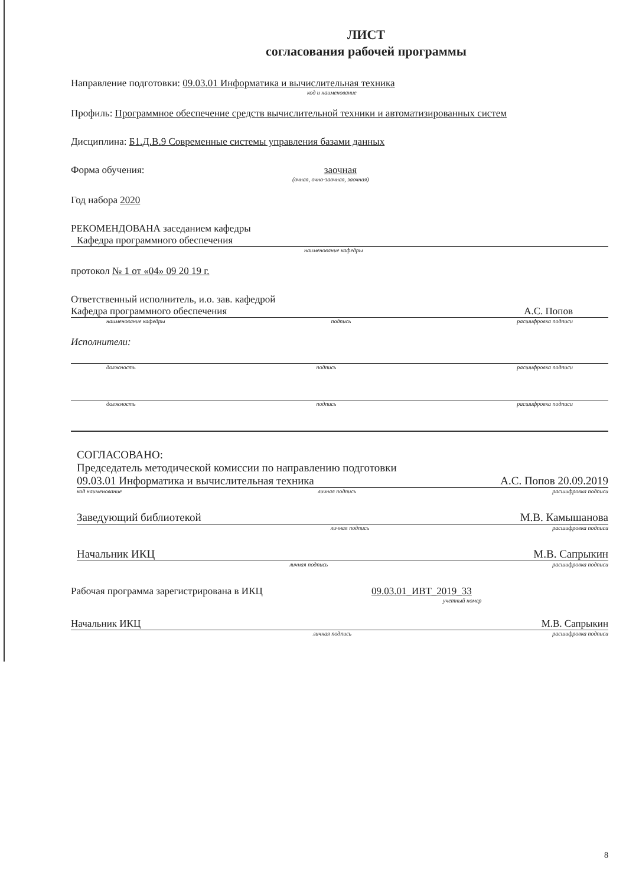ЛИСТ
согласования рабочей программы
Направление подготовки: 09.03.01 Информатика и вычислительная техника
код и наименование
Профиль: Программное обеспечение средств вычислительной техники и автоматизированных систем
Дисциплина: Б1.Д.В.9 Современные системы управления базами данных
Форма обучения: заочная
(очная, очно-заочная, заочная)
Год набора 2020
РЕКОМЕНДОВАНА заседанием кафедры
Кафедра программного обеспечения
наименование кафедры
протокол № 1 от «04» 09 20 19 г.
Ответственный исполнитель, и.о. зав. кафедрой
Кафедра программного обеспечения А.С. Попов
наименование кафедры подпись расшифровка подписи
Исполнители:
должность подпись расшифровка подписи
должность подпись расшифровка подписи
СОГЛАСОВАНО:
Председатель методической комиссии по направлению подготовки
09.03.01 Информатика и вычислительная техника А.С. Попов 20.09.2019
код наименование личная подпись расшифровка подписи
Заведующий библиотекой М.В. Камышанова
личная подпись расшифровка подписи
Начальник ИКЦ М.В. Сапрыкин
личная подпись расшифровка подписи
Рабочая программа зарегистрирована в ИКЦ 09.03.01_ИВТ_2019_33
учетный номер
Начальник ИКЦ М.В. Сапрыкин
личная подпись расшифровка подписи
8